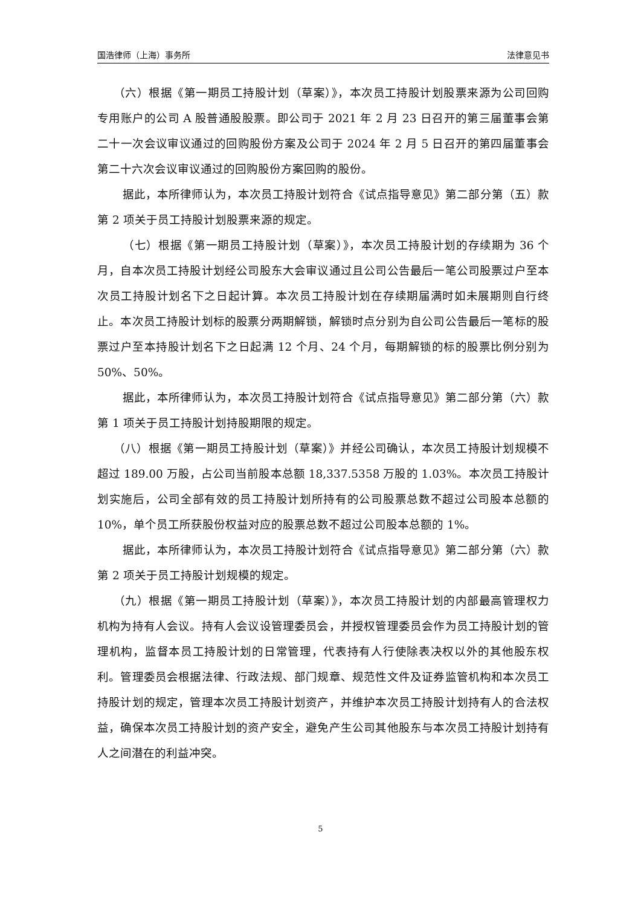国浩律师（上海）事务所 法律意见书
（六）根据《第一期员工持股计划（草案）》，本次员工持股计划股票来源为公司回购专用账户的公司 A 股普通股股票。即公司于 2021 年 2 月 23 日召开的第三届董事会第二十一次会议审议通过的回购股份方案及公司于 2024 年 2 月 5 日召开的第四届董事会第二十六次会议审议通过的回购股份方案回购的股份。
据此，本所律师认为，本次员工持股计划符合《试点指导意见》第二部分第（五）款第 2 项关于员工持股计划股票来源的规定。
（七）根据《第一期员工持股计划（草案）》，本次员工持股计划的存续期为 36 个月，自本次员工持股计划经公司股东大会审议通过且公司公告最后一笔公司股票过户至本次员工持股计划名下之日起计算。本次员工持股计划在存续期届满时如未展期则自行终止。本次员工持股计划标的股票分两期解锁，解锁时点分别为自公司公告最后一笔标的股票过户至本持股计划名下之日起满 12 个月、24 个月，每期解锁的标的股票比例分别为 50%、50%。
据此，本所律师认为，本次员工持股计划符合《试点指导意见》第二部分第（六）款第 1 项关于员工持股计划持股期限的规定。
（八）根据《第一期员工持股计划（草案）》并经公司确认，本次员工持股计划规模不超过 189.00 万股，占公司当前股本总额 18,337.5358 万股的 1.03%。本次员工持股计划实施后，公司全部有效的员工持股计划所持有的公司股票总数不超过公司股本总额的 10%，单个员工所获股份权益对应的股票总数不超过公司股本总额的 1%。
据此，本所律师认为，本次员工持股计划符合《试点指导意见》第二部分第（六）款第 2 项关于员工持股计划规模的规定。
（九）根据《第一期员工持股计划（草案）》，本次员工持股计划的内部最高管理权力机构为持有人会议。持有人会议设管理委员会，并授权管理委员会作为员工持股计划的管理机构，监督本员工持股计划的日常管理，代表持有人行使除表决权以外的其他股东权利。管理委员会根据法律、行政法规、部门规章、规范性文件及证券监管机构和本次员工持股计划的规定，管理本次员工持股计划资产，并维护本次员工持股计划持有人的合法权益，确保本次员工持股计划的资产安全，避免产生公司其他股东与本次员工持股计划持有人之间潜在的利益冲突。
5